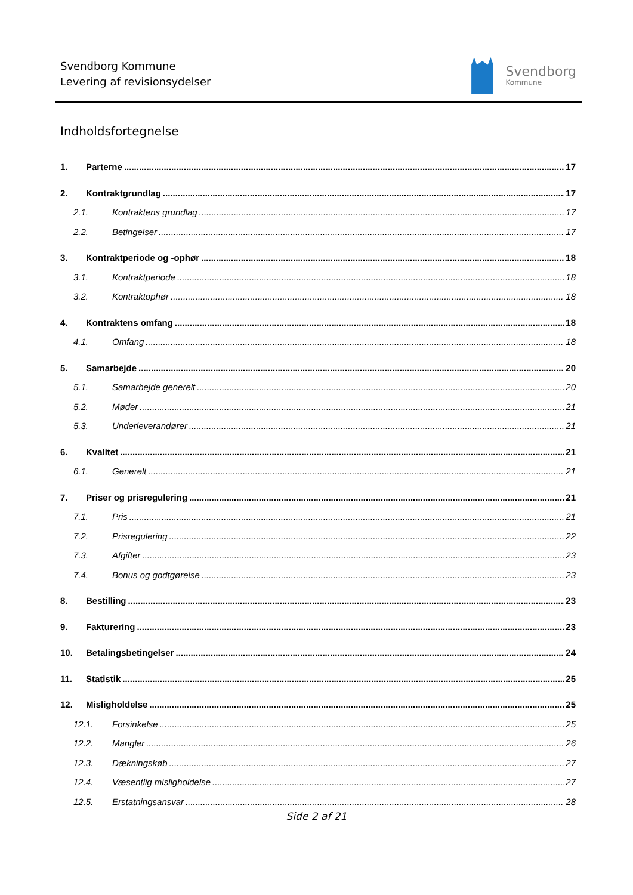Svendborg Kommune
Levering af revisionsydelser
Svendborg
Kommune
Indholdsfortegnelse
1. Parterne 17
2. Kontraktgrundlag 17
2.1. Kontraktens grundlag 17
2.2. Betingelser 17
3. Kontraktperiode og -ophør 18
3.1. Kontraktperiode 18
3.2. Kontraktophør 18
4. Kontraktens omfang 18
4.1. Omfang 18
5. Samarbejde 20
5.1. Samarbejde generelt 20
5.2. Møder 21
5.3. Underleverandører 21
6. Kvalitet 21
6.1. Generelt 21
7. Priser og prisregulering 21
7.1. Pris 21
7.2. Prisregulering 22
7.3. Afgifter 23
7.4. Bonus og godtgørelse 23
8. Bestilling 23
9. Fakturering 23
10. Betalingsbetingelser 24
11. Statistik 25
12. Misligholdelse 25
12.1. Forsinkelse 25
12.2. Mangler 26
12.3. Dækningskøb 27
12.4. Væsentlig misligholdelse 27
12.5. Erstatningsansvar 28
Side 2 af 21